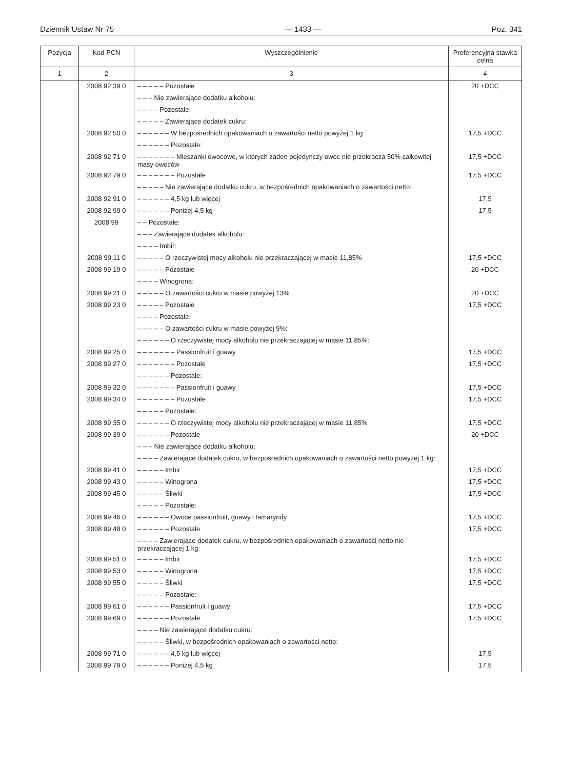Dziennik Ustaw Nr 75 — 1433 — Poz. 341
| Pozycja | Kod PCN | Wyszczególnienie | Preferencyjna stawka celna |
| --- | --- | --- | --- |
| 1 | 2 | 3 | 4 |
| | 2008 92 39 0 | – – – – – Pozostałe | 20 +DCC |
| | | – – – Nie zawierające dodatku alkoholu: | |
| | | – – – – Pozostałe: | |
| | | – – – – – Zawierające dodatek cukru: | |
| | 2008 92 50 0 | – – – – – – W bezpośrednich opakowaniach o zawartości netto powyżej 1 kg | 17,5 +DCC |
| | | – – – – – – Pozostałe: | |
| | 2008 92 71 0 | – – – – – – – Mieszanki owocowe, w których żaden pojedynczy owoc nie przekracza 50% całkowitej masy owoców | 17,5 +DCC |
| | 2008 92 79 0 | – – – – – – – Pozostałe | 17,5 +DCC |
| | | – – – – – Nie zawierające dodatku cukru, w bezpośrednich opakowaniach o zawartości netto: | |
| | 2008 92 91 0 | – – – – – – 4,5 kg lub więcej | 17,5 |
| | 2008 92 99 0 | – – – – – – Poniżej 4,5 kg | 17,5 |
| | 2008 99 | – – Pozostałe: | |
| | | – – – Zawierające dodatek alkoholu: | |
| | | – – – – Imbir: | |
| | 2008 99 11 0 | – – – – – O rzeczywistej mocy alkoholu nie przekraczającej w masie 11,85% | 17,5 +DCC |
| | 2008 99 19 0 | – – – – – Pozostałe | 20 +DCC |
| | | – – – – Winogrona: | |
| | 2008 99 21 0 | – – – – – O zawartości cukru w masie powyżej 13% | 20 +DCC |
| | 2008 99 23 0 | – – – – – Pozostałe | 17,5 +DCC |
| | | – – – – Pozostałe: | |
| | | – – – – – O zawartości cukru w masie powyżej 9%: | |
| | | – – – – – – O rzeczywistej mocy alkoholu nie przekraczającej w masie 11,85%: | |
| | 2008 99 25 0 | – – – – – – – Passionfruit i guawy | 17,5 +DCC |
| | 2008 99 27 0 | – – – – – – – Pozostałe | 17,5 +DCC |
| | | – – – – – – Pozostałe: | |
| | 2008 99 32 0 | – – – – – – – Passionfruit i guawy | 17,5 +DCC |
| | 2008 99 34 0 | – – – – – – – Pozostałe | 17,5 +DCC |
| | | – – – – – Pozostałe: | |
| | 2008 99 35 0 | – – – – – – O rzeczywistej mocy alkoholu nie przekraczającej w masie 11,85% | 17,5 +DCC |
| | 2008 99 39 0 | – – – – – – Pozostałe | 20 +DCC |
| | | – – – Nie zawierające dodatku alkoholu: | |
| | | – – – – Zawierające dodatek cukru, w bezpośrednich opakowaniach o zawartości netto powyżej 1 kg: | |
| | 2008 99 41 0 | – – – – – Imbir | 17,5 +DCC |
| | 2008 99 43 0 | – – – – – Winogrona | 17,5 +DCC |
| | 2008 99 45 0 | – – – – – Śliwki | 17,5 +DCC |
| | | – – – – – Pozostałe: | |
| | 2008 99 46 0 | – – – – – – Owoce passionfruit, guawy i tamaryndy | 17,5 +DCC |
| | 2008 99 48 0 | – – – – – – Pozostałe | 17,5 +DCC |
| | | – – – – Zawierające dodatek cukru, w bezpośrednich opakowaniach o zawartości netto nie przekraczającej 1 kg: | |
| | 2008 99 51 0 | – – – – – Imbir | 17,5 +DCC |
| | 2008 99 53 0 | – – – – – Winogrona | 17,5 +DCC |
| | 2008 99 55 0 | – – – – – Śliwki | 17,5 +DCC |
| | | – – – – – Pozostałe: | |
| | 2008 99 61 0 | – – – – – – Passionfruit i guawy | 17,5 +DCC |
| | 2008 99 69 0 | – – – – – – Pozostałe | 17,5 +DCC |
| | | – – – – Nie zawierające dodatku cukru: | |
| | | – – – – – Śliwki, w bezpośrednich opakowaniach o zawartości netto: | |
| | 2008 99 71 0 | – – – – – – 4,5 kg lub więcej | 17,5 |
| | 2008 99 79 0 | – – – – – – Poniżej 4,5 kg | 17,5 |